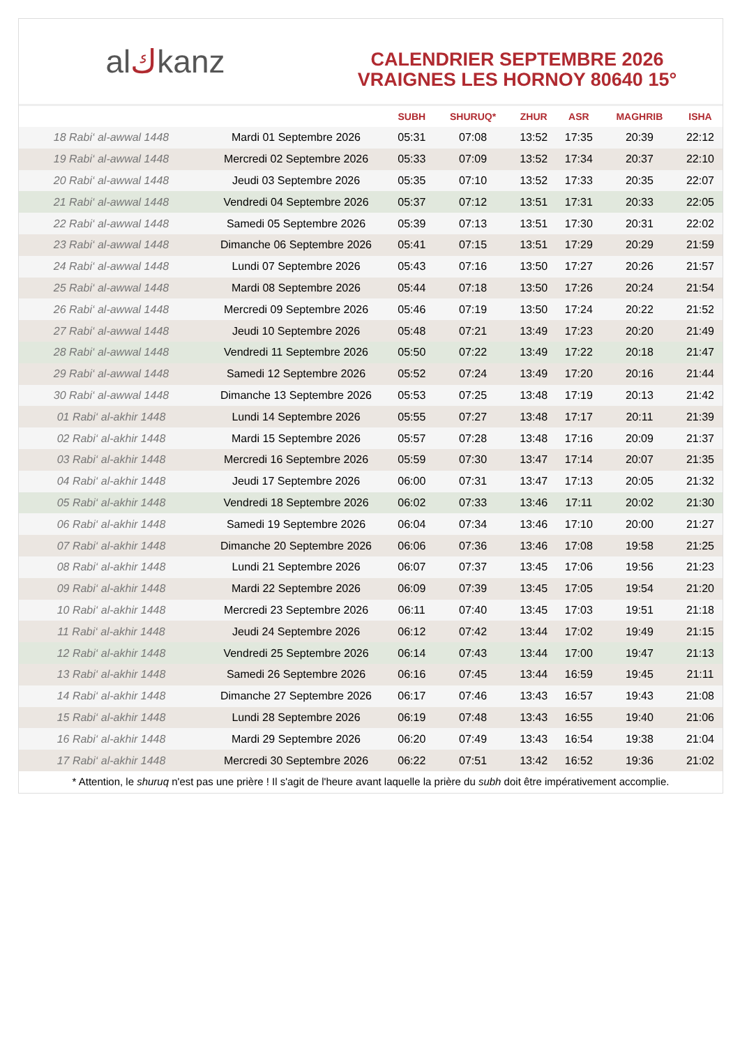al ك kanz
CALENDRIER SEPTEMBRE 2026
VRAIGNES LES HORNOY 80640 15°
| | | SUBH | SHURUQ* | ZHUR | ASR | MAGHRIB | ISHA |
| --- | --- | --- | --- | --- | --- | --- | --- |
| 18 Rabi‘ al-awwal 1448 | Mardi 01 Septembre 2026 | 05:31 | 07:08 | 13:52 | 17:35 | 20:39 | 22:12 |
| 19 Rabi‘ al-awwal 1448 | Mercredi 02 Septembre 2026 | 05:33 | 07:09 | 13:52 | 17:34 | 20:37 | 22:10 |
| 20 Rabi‘ al-awwal 1448 | Jeudi 03 Septembre 2026 | 05:35 | 07:10 | 13:52 | 17:33 | 20:35 | 22:07 |
| 21 Rabi‘ al-awwal 1448 | Vendredi 04 Septembre 2026 | 05:37 | 07:12 | 13:51 | 17:31 | 20:33 | 22:05 |
| 22 Rabi‘ al-awwal 1448 | Samedi 05 Septembre 2026 | 05:39 | 07:13 | 13:51 | 17:30 | 20:31 | 22:02 |
| 23 Rabi‘ al-awwal 1448 | Dimanche 06 Septembre 2026 | 05:41 | 07:15 | 13:51 | 17:29 | 20:29 | 21:59 |
| 24 Rabi‘ al-awwal 1448 | Lundi 07 Septembre 2026 | 05:43 | 07:16 | 13:50 | 17:27 | 20:26 | 21:57 |
| 25 Rabi‘ al-awwal 1448 | Mardi 08 Septembre 2026 | 05:44 | 07:18 | 13:50 | 17:26 | 20:24 | 21:54 |
| 26 Rabi‘ al-awwal 1448 | Mercredi 09 Septembre 2026 | 05:46 | 07:19 | 13:50 | 17:24 | 20:22 | 21:52 |
| 27 Rabi‘ al-awwal 1448 | Jeudi 10 Septembre 2026 | 05:48 | 07:21 | 13:49 | 17:23 | 20:20 | 21:49 |
| 28 Rabi‘ al-awwal 1448 | Vendredi 11 Septembre 2026 | 05:50 | 07:22 | 13:49 | 17:22 | 20:18 | 21:47 |
| 29 Rabi‘ al-awwal 1448 | Samedi 12 Septembre 2026 | 05:52 | 07:24 | 13:49 | 17:20 | 20:16 | 21:44 |
| 30 Rabi‘ al-awwal 1448 | Dimanche 13 Septembre 2026 | 05:53 | 07:25 | 13:48 | 17:19 | 20:13 | 21:42 |
| 01 Rabi‘ al-akhir 1448 | Lundi 14 Septembre 2026 | 05:55 | 07:27 | 13:48 | 17:17 | 20:11 | 21:39 |
| 02 Rabi‘ al-akhir 1448 | Mardi 15 Septembre 2026 | 05:57 | 07:28 | 13:48 | 17:16 | 20:09 | 21:37 |
| 03 Rabi‘ al-akhir 1448 | Mercredi 16 Septembre 2026 | 05:59 | 07:30 | 13:47 | 17:14 | 20:07 | 21:35 |
| 04 Rabi‘ al-akhir 1448 | Jeudi 17 Septembre 2026 | 06:00 | 07:31 | 13:47 | 17:13 | 20:05 | 21:32 |
| 05 Rabi‘ al-akhir 1448 | Vendredi 18 Septembre 2026 | 06:02 | 07:33 | 13:46 | 17:11 | 20:02 | 21:30 |
| 06 Rabi‘ al-akhir 1448 | Samedi 19 Septembre 2026 | 06:04 | 07:34 | 13:46 | 17:10 | 20:00 | 21:27 |
| 07 Rabi‘ al-akhir 1448 | Dimanche 20 Septembre 2026 | 06:06 | 07:36 | 13:46 | 17:08 | 19:58 | 21:25 |
| 08 Rabi‘ al-akhir 1448 | Lundi 21 Septembre 2026 | 06:07 | 07:37 | 13:45 | 17:06 | 19:56 | 21:23 |
| 09 Rabi‘ al-akhir 1448 | Mardi 22 Septembre 2026 | 06:09 | 07:39 | 13:45 | 17:05 | 19:54 | 21:20 |
| 10 Rabi‘ al-akhir 1448 | Mercredi 23 Septembre 2026 | 06:11 | 07:40 | 13:45 | 17:03 | 19:51 | 21:18 |
| 11 Rabi‘ al-akhir 1448 | Jeudi 24 Septembre 2026 | 06:12 | 07:42 | 13:44 | 17:02 | 19:49 | 21:15 |
| 12 Rabi‘ al-akhir 1448 | Vendredi 25 Septembre 2026 | 06:14 | 07:43 | 13:44 | 17:00 | 19:47 | 21:13 |
| 13 Rabi‘ al-akhir 1448 | Samedi 26 Septembre 2026 | 06:16 | 07:45 | 13:44 | 16:59 | 19:45 | 21:11 |
| 14 Rabi‘ al-akhir 1448 | Dimanche 27 Septembre 2026 | 06:17 | 07:46 | 13:43 | 16:57 | 19:43 | 21:08 |
| 15 Rabi‘ al-akhir 1448 | Lundi 28 Septembre 2026 | 06:19 | 07:48 | 13:43 | 16:55 | 19:40 | 21:06 |
| 16 Rabi‘ al-akhir 1448 | Mardi 29 Septembre 2026 | 06:20 | 07:49 | 13:43 | 16:54 | 19:38 | 21:04 |
| 17 Rabi‘ al-akhir 1448 | Mercredi 30 Septembre 2026 | 06:22 | 07:51 | 13:42 | 16:52 | 19:36 | 21:02 |
* Attention, le shuruq n'est pas une prière ! Il s'agit de l'heure avant laquelle la prière du subh doit être impérativement accomplie.